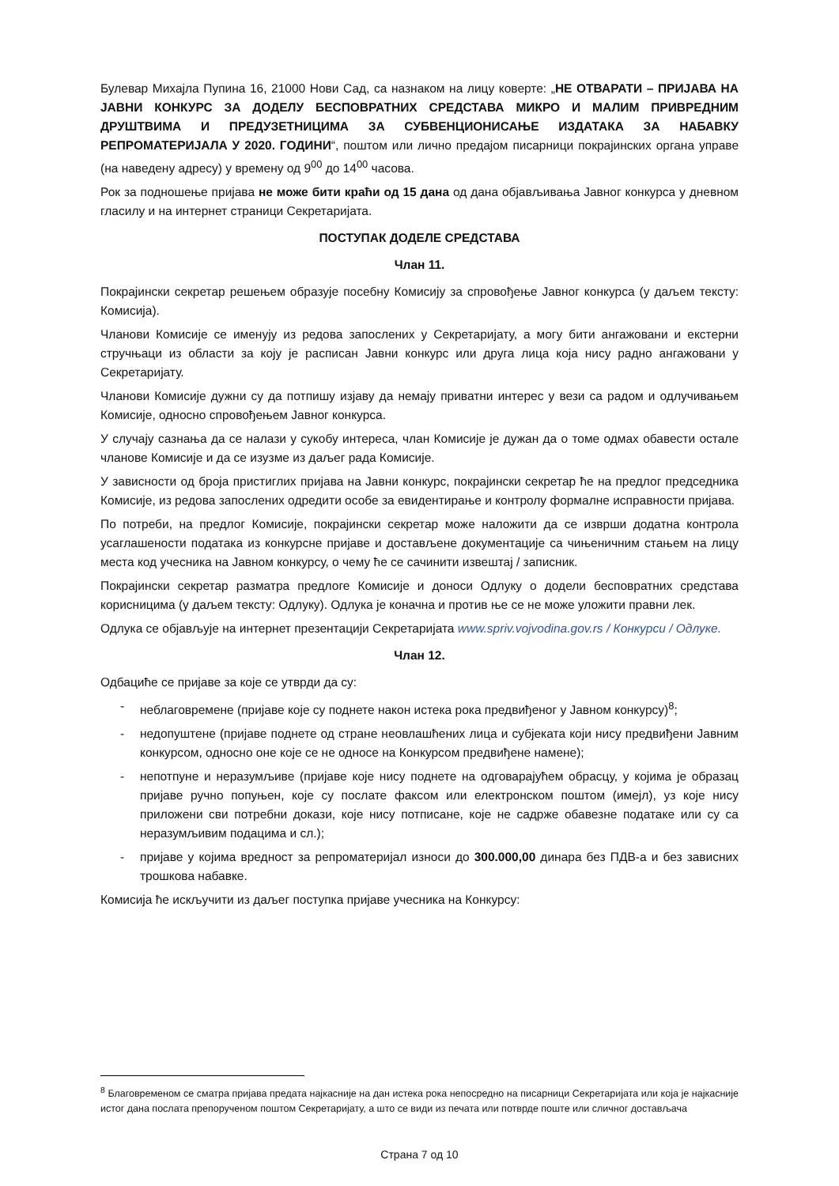Булевар Михајла Пупина 16, 21000 Нови Сад, са назнаком на лицу коверте: „НЕ ОТВАРАТИ – ПРИЈАВА НА ЈАВНИ КОНКУРС ЗА ДОДЕЛУ БЕСПОВРАТНИХ СРЕДСТАВА МИКРО И МАЛИМ ПРИВРЕДНИМ ДРУШТВИМА И ПРЕДУЗЕТНИЦИМА ЗА СУБВЕНЦИОНИСАЊЕ ИЗДАТАКА ЗА НАБАВКУ РЕПРОМАТЕРИЈАЛА У 2020. ГОДИНИ“, поштом или лично предајом писарници покрајинских органа управе (на наведену адресу) у времену од 9<sup>00</sup> до 14<sup>00</sup> часова.
Рок за подношење пријава не може бити краћи од 15 дана од дана објављивања Јавног конкурса у дневном гласилу и на интернет страници Секретаријата.
ПОСТУПАК ДОДЕЛЕ СРЕДСТАВА
Члан 11.
Покрајински секретар решењем образује посебну Комисију за спровођење Јавног конкурса (у даљем тексту: Комисија).
Чланови Комисије се именују из редова запослених у Секретаријату, а могу бити ангажовани и екстерни стручњаци из области за коју је расписан Јавни конкурс или друга лица која нису радно ангажовани у Секретаријату.
Чланови Комисије дужни су да потпишу изјаву да немају приватни интерес у вези са радом и одлучивањем Комисије, односно спровођењем Јавног конкурса.
У случају сазнања да се налази у сукобу интереса, члан Комисије је дужан да о томе одмах обавести остале чланове Комисије и да се изузме из даљег рада Комисије.
У зависности од броја пристиглих пријава на Јавни конкурс, покрајински секретар ће на предлог председника Комисије, из редова запослених одредити особе за евидентирање и контролу формалне исправности пријава.
По потреби, на предлог Комисије, покрајински секретар може наложити да се изврши додатна контрола усаглашености података из конкурсне пријаве и достављене документације са чињеничним стањем на лицу места код учесника на Јавном конкурсу, о чему ће се сачинити извештај / записник.
Покрајински секретар разматра предлоге Комисије и доноси Одлуку о додели бесповратних средстава корисницима (у даљем тексту: Одлуку). Одлука је коначна и против ње се не може уложити правни лек.
Одлука се објављује на интернет презентацији Секретаријата www.spriv.vojvodina.gov.rs / Конкурси / Одлуке.
Члан 12.
Одбациће се пријаве за које се утврди да су:
- неблаговремене (пријаве које су поднете након истека рока предвиђеног у Јавном конкурсу)<sup>8</sup>;
- недопуштене (пријаве поднете од стране неовлашћених лица и субјеката који нису предвиђени Јавним конкурсом, односно оне које се не односе на Конкурсом предвиђене намене);
- непотпуне и неразумљиве (пријаве које нису поднете на одговарајућем обрасцу, у којима је образац пријаве ручно попуњен, које су послате факсом или електронском поштом (имејл), уз које нису приложени сви потребни докази, које нису потписане, које не садрже обавезне податаке или су са неразумљивим подацима и сл.);
- пријаве у којима вредност за репроматеријал износи до 300.000,00 динара без ПДВ-а и без зависних трошкова набавке.
Комисија ће искључити из даљег поступка пријаве учесника на Конкурсу:
<sup>8</sup> Благовременом се сматра пријава предата најкасније на дан истека рока непосредно на писарници Секретаријата или која је најкасније истог дана послата препорученом поштом Секретаријату, а што се види из печата или потврде поште или сличног достављача
Страна 7 од 10